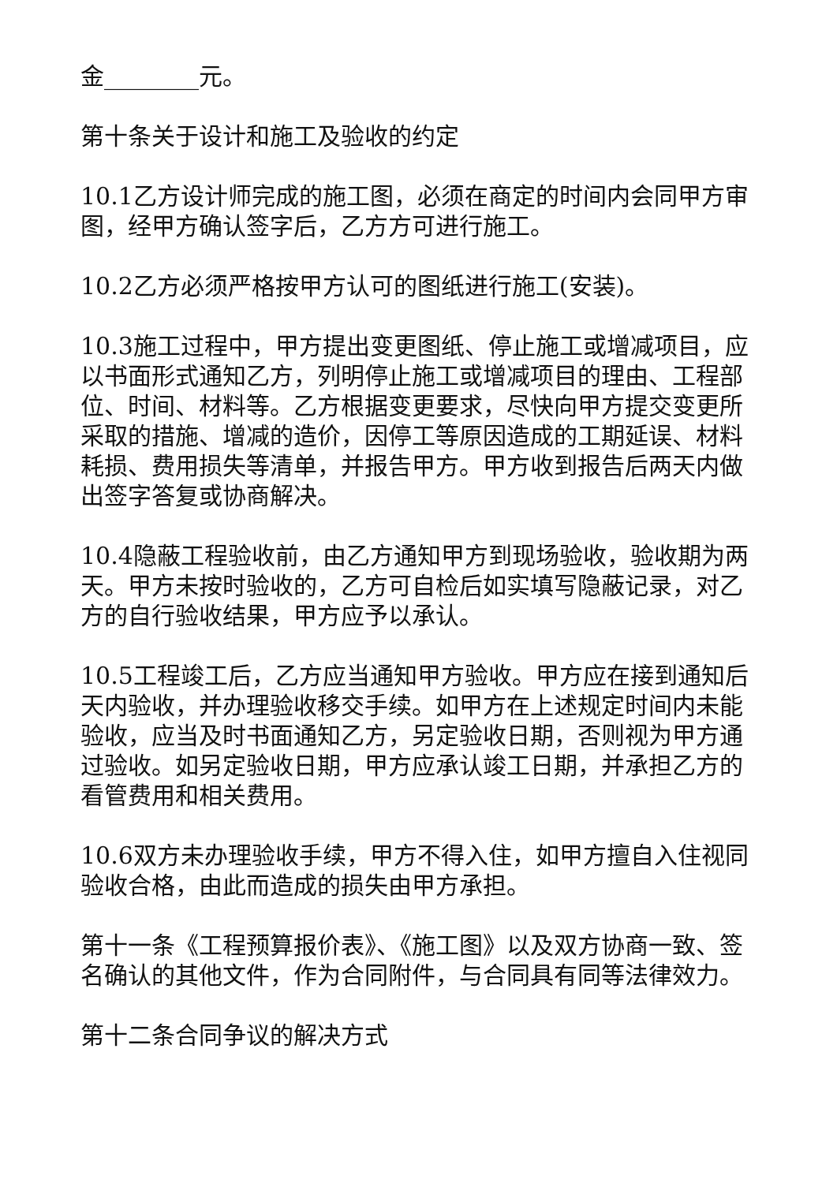金________元。
第十条关于设计和施工及验收的约定
10.1乙方设计师完成的施工图，必须在商定的时间内会同甲方审图，经甲方确认签字后，乙方方可进行施工。
10.2乙方必须严格按甲方认可的图纸进行施工(安装)。
10.3施工过程中，甲方提出变更图纸、停止施工或增减项目，应以书面形式通知乙方，列明停止施工或增减项目的理由、工程部位、时间、材料等。乙方根据变更要求，尽快向甲方提交变更所采取的措施、增减的造价，因停工等原因造成的工期延误、材料耗损、费用损失等清单，并报告甲方。甲方收到报告后两天内做出签字答复或协商解决。
10.4隐蔽工程验收前，由乙方通知甲方到现场验收，验收期为两天。甲方未按时验收的，乙方可自检后如实填写隐蔽记录，对乙方的自行验收结果，甲方应予以承认。
10.5工程竣工后，乙方应当通知甲方验收。甲方应在接到通知后天内验收，并办理验收移交手续。如甲方在上述规定时间内未能验收，应当及时书面通知乙方，另定验收日期，否则视为甲方通过验收。如另定验收日期，甲方应承认竣工日期，并承担乙方的看管费用和相关费用。
10.6双方未办理验收手续，甲方不得入住，如甲方擅自入住视同验收合格，由此而造成的损失由甲方承担。
第十一条《工程预算报价表》、《施工图》以及双方协商一致、签名确认的其他文件，作为合同附件，与合同具有同等法律效力。
第十二条合同争议的解决方式